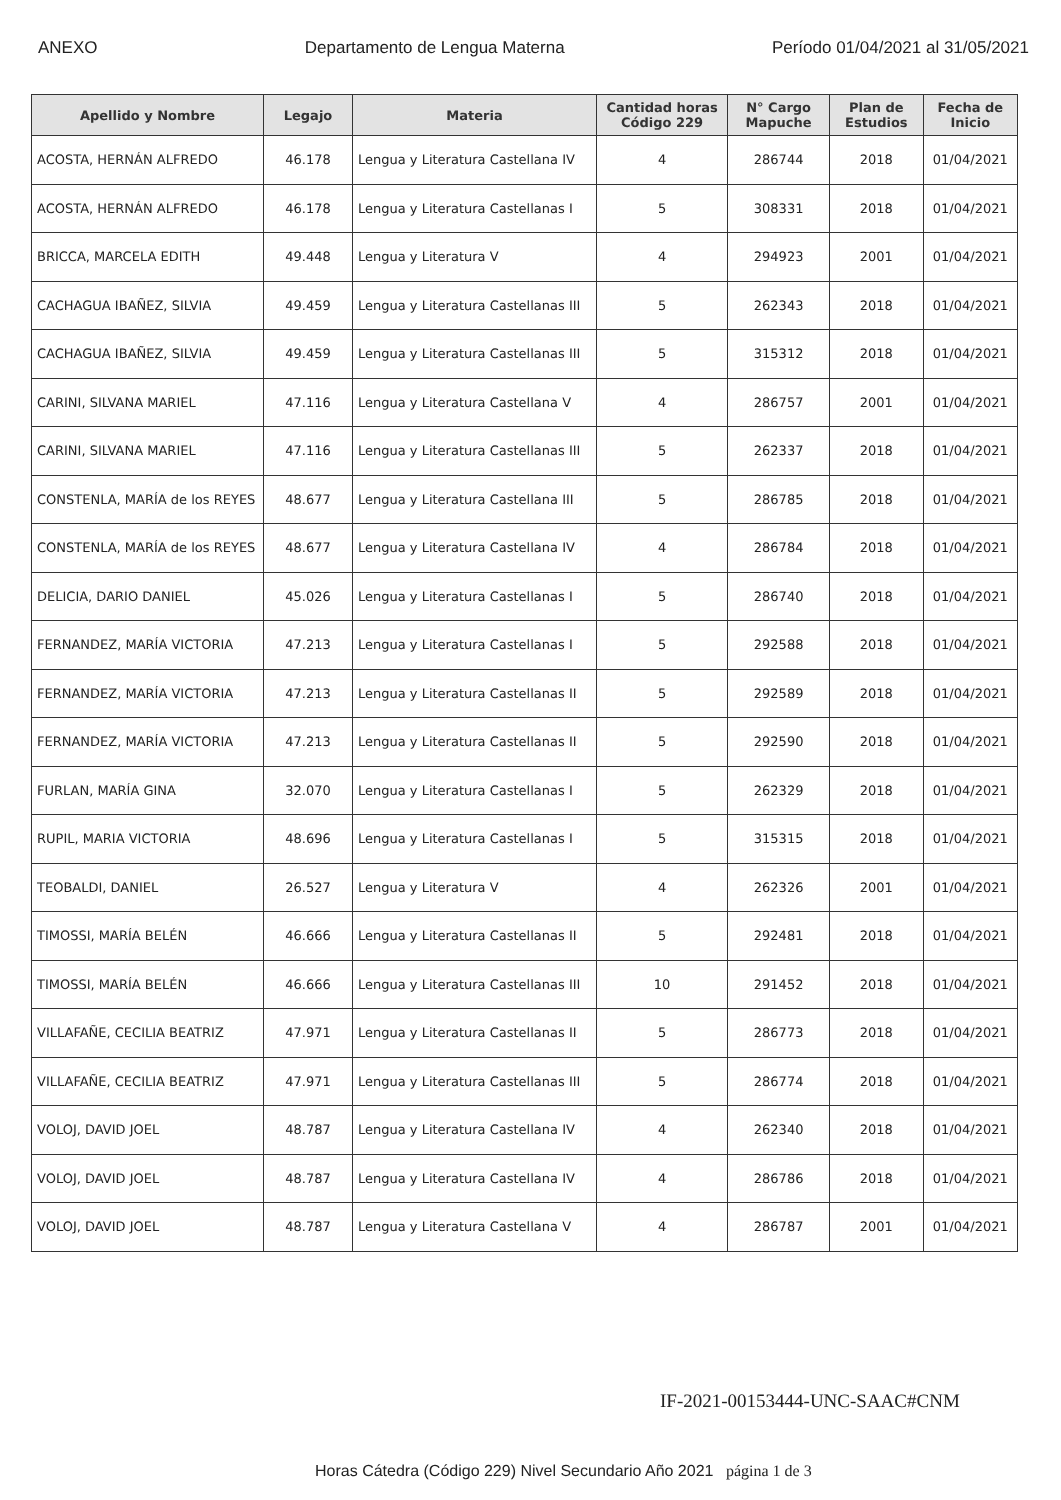ANEXO Departamento de Lengua Materna Período 01/04/2021 al 31/05/2021
| Apellido y Nombre | Legajo | Materia | Cantidad horas Código 229 | N° Cargo Mapuche | Plan de Estudios | Fecha de Inicio |
| --- | --- | --- | --- | --- | --- | --- |
| ACOSTA, HERNÁN ALFREDO | 46.178 | Lengua y Literatura Castellana IV | 4 | 286744 | 2018 | 01/04/2021 |
| ACOSTA, HERNÁN ALFREDO | 46.178 | Lengua y Literatura Castellanas I | 5 | 308331 | 2018 | 01/04/2021 |
| BRICCA, MARCELA EDITH | 49.448 | Lengua y Literatura V | 4 | 294923 | 2001 | 01/04/2021 |
| CACHAGUA IBAÑEZ, SILVIA | 49.459 | Lengua y Literatura Castellanas III | 5 | 262343 | 2018 | 01/04/2021 |
| CACHAGUA IBAÑEZ, SILVIA | 49.459 | Lengua y Literatura Castellanas III | 5 | 315312 | 2018 | 01/04/2021 |
| CARINI, SILVANA MARIEL | 47.116 | Lengua y Literatura Castellana V | 4 | 286757 | 2001 | 01/04/2021 |
| CARINI, SILVANA MARIEL | 47.116 | Lengua y Literatura Castellanas III | 5 | 262337 | 2018 | 01/04/2021 |
| CONSTENLA, MARÍA de los REYES | 48.677 | Lengua y Literatura Castellana III | 5 | 286785 | 2018 | 01/04/2021 |
| CONSTENLA, MARÍA de los REYES | 48.677 | Lengua y Literatura Castellana IV | 4 | 286784 | 2018 | 01/04/2021 |
| DELICIA, DARIO DANIEL | 45.026 | Lengua y Literatura Castellanas I | 5 | 286740 | 2018 | 01/04/2021 |
| FERNANDEZ, MARÍA VICTORIA | 47.213 | Lengua y Literatura Castellanas I | 5 | 292588 | 2018 | 01/04/2021 |
| FERNANDEZ, MARÍA VICTORIA | 47.213 | Lengua y Literatura Castellanas II | 5 | 292589 | 2018 | 01/04/2021 |
| FERNANDEZ, MARÍA VICTORIA | 47.213 | Lengua y Literatura Castellanas II | 5 | 292590 | 2018 | 01/04/2021 |
| FURLAN, MARÍA GINA | 32.070 | Lengua y Literatura Castellanas I | 5 | 262329 | 2018 | 01/04/2021 |
| RUPIL, MARIA VICTORIA | 48.696 | Lengua y Literatura Castellanas I | 5 | 315315 | 2018 | 01/04/2021 |
| TEOBALDI, DANIEL | 26.527 | Lengua y Literatura V | 4 | 262326 | 2001 | 01/04/2021 |
| TIMOSSI, MARÍA BELÉN | 46.666 | Lengua y Literatura Castellanas II | 5 | 292481 | 2018 | 01/04/2021 |
| TIMOSSI, MARÍA BELÉN | 46.666 | Lengua y Literatura Castellanas III | 10 | 291452 | 2018 | 01/04/2021 |
| VILLAFAÑE, CECILIA BEATRIZ | 47.971 | Lengua y Literatura Castellanas II | 5 | 286773 | 2018 | 01/04/2021 |
| VILLAFAÑE, CECILIA BEATRIZ | 47.971 | Lengua y Literatura Castellanas III | 5 | 286774 | 2018 | 01/04/2021 |
| VOLOJ, DAVID JOEL | 48.787 | Lengua y Literatura Castellana IV | 4 | 262340 | 2018 | 01/04/2021 |
| VOLOJ, DAVID JOEL | 48.787 | Lengua y Literatura Castellana IV | 4 | 286786 | 2018 | 01/04/2021 |
| VOLOJ, DAVID JOEL | 48.787 | Lengua y Literatura Castellana V | 4 | 286787 | 2001 | 01/04/2021 |
IF-2021-00153444-UNC-SAAC#CNM
Horas Cátedra (Código 229) Nivel Secundario Año 2021 página 1 de 3